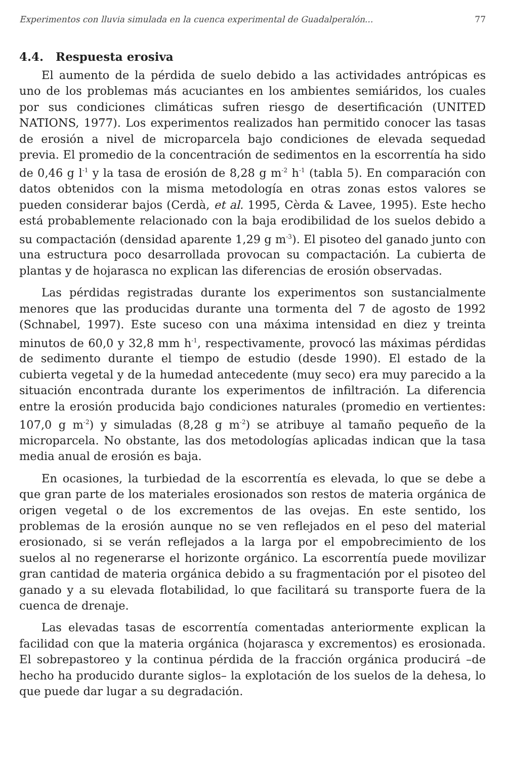Experimentos con lluvia simulada en la cuenca experimental de Guadalperalón... 77
4.4. Respuesta erosiva
El aumento de la pérdida de suelo debido a las actividades antrópicas es uno de los problemas más acuciantes en los ambientes semiáridos, los cuales por sus condiciones climáticas sufren riesgo de desertificación (UNITED NATIONS, 1977). Los experimentos realizados han permitido conocer las tasas de erosión a nivel de microparcela bajo condiciones de elevada sequedad previa. El promedio de la concentración de sedimentos en la escorrentía ha sido de 0,46 g l<sup>-1</sup> y la tasa de erosión de 8,28 g m<sup>-2</sup> h<sup>-1</sup> (tabla 5). En comparación con datos obtenidos con la misma metodología en otras zonas estos valores se pueden considerar bajos (Cerdà, et al. 1995, Cèrda & Lavee, 1995). Este hecho está probablemente relacionado con la baja erodibilidad de los suelos debido a su compactación (densidad aparente 1,29 g m<sup>-3</sup>). El pisoteo del ganado junto con una estructura poco desarrollada provocan su compactación. La cubierta de plantas y de hojarasca no explican las diferencias de erosión observadas.
Las pérdidas registradas durante los experimentos son sustancialmente menores que las producidas durante una tormenta del 7 de agosto de 1992 (Schnabel, 1997). Este suceso con una máxima intensidad en diez y treinta minutos de 60,0 y 32,8 mm h<sup>-1</sup>, respectivamente, provocó las máximas pérdidas de sedimento durante el tiempo de estudio (desde 1990). El estado de la cubierta vegetal y de la humedad antecedente (muy seco) era muy parecido a la situación encontrada durante los experimentos de infiltración. La diferencia entre la erosión producida bajo condiciones naturales (promedio en vertientes: 107,0 g m<sup>-2</sup>) y simuladas (8,28 g m<sup>-2</sup>) se atribuye al tamaño pequeño de la microparcela. No obstante, las dos metodologías aplicadas indican que la tasa media anual de erosión es baja.
En ocasiones, la turbiedad de la escorrentía es elevada, lo que se debe a que gran parte de los materiales erosionados son restos de materia orgánica de origen vegetal o de los excrementos de las ovejas. En este sentido, los problemas de la erosión aunque no se ven reflejados en el peso del material erosionado, si se verán reflejados a la larga por el empobrecimiento de los suelos al no regenerarse el horizonte orgánico. La escorrentía puede movilizar gran cantidad de materia orgánica debido a su fragmentación por el pisoteo del ganado y a su elevada flotabilidad, lo que facilitará su transporte fuera de la cuenca de drenaje.
Las elevadas tasas de escorrentía comentadas anteriormente explican la facilidad con que la materia orgánica (hojarasca y excrementos) es erosionada. El sobrepastoreo y la continua pérdida de la fracción orgánica producirá –de hecho ha producido durante siglos– la explotación de los suelos de la dehesa, lo que puede dar lugar a su degradación.